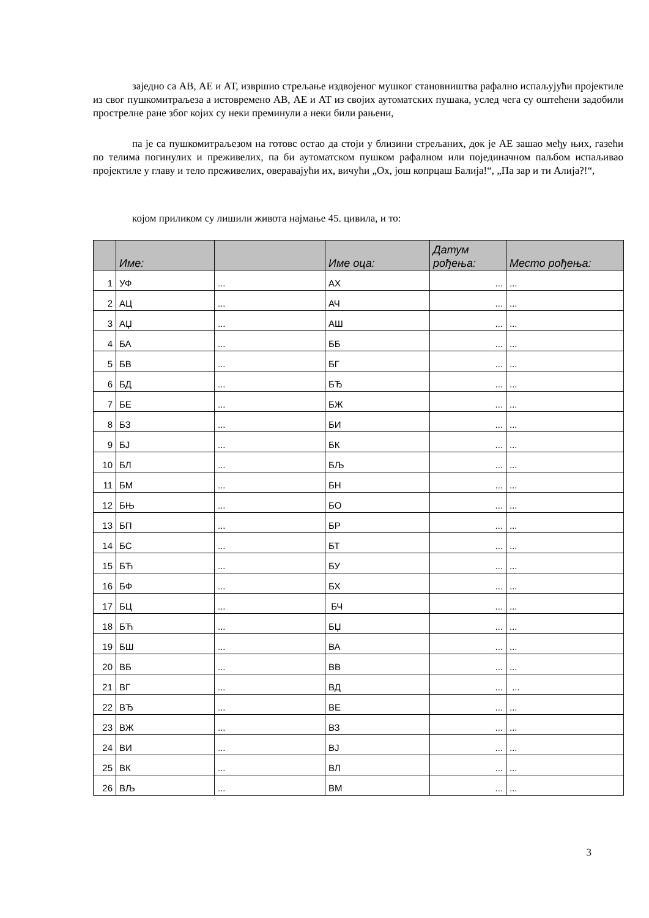заједно са АВ, АЕ и АТ, извршио стрељање издвојеног мушког становништва рафално испаљујући пројектиле из свог пушкомитраљеза а истовремено АВ, АЕ и АТ из својих аутоматских пушака, услед чега су оштећени задобили прострелне ране због којих су неки преминули а неки били рањени,
па је са пушкомитраљезом на готовс остао да стоји у близини стрељаних, док је АЕ зашао међу њих, газећи по телима погинулих и преживелих, па би аутоматском пушком рафалном или појединачном паљбом испаљивао пројектиле у главу и тело преживелих, оверавајући их, вичући „Ох, још копрцаш Балија!“, „Па зар и ти Алија?!“,
којом приликом су лишили живота најмање 45. цивила, и то:
| | Име: | | Име оца: | Датум рођења: | Место рођења: |
| --- | --- | --- | --- | --- | --- |
| 1 | УФ | ... | АХ | ... | ... |
| 2 | АЦ | ... | АЧ | ... | ... |
| 3 | АЏ | ... | АШ | ... | ... |
| 4 | БА | ... | ББ | ... | ... |
| 5 | БВ | ... | БГ | ... | ... |
| 6 | БД | ... | БЂ | ... | ... |
| 7 | БЕ | ... | БЖ | ... | ... |
| 8 | БЗ | ... | БИ | ... | ... |
| 9 | БЈ | ... | БК | ... | ... |
| 10 | БЛ | ... | БЉ | ... | ... |
| 11 | БМ | ... | БН | ... | ... |
| 12 | БЊ | ... | БО | ... | ... |
| 13 | БП | ... | БР | ... | ... |
| 14 | БС | ... | БТ | ... | ... |
| 15 | БЋ | ... | БУ | ... | ... |
| 16 | БФ | ... | БХ | ... | ... |
| 17 | БЦ | ... | БЧ | ... | ... |
| 18 | БЋ | ... | БЏ | ... | ... |
| 19 | БШ | ... | ВА | ... | ... |
| 20 | ВБ | ... | ВВ | ... | ... |
| 21 | ВГ | ... | ВД | ... | ... |
| 22 | ВЂ | ... | ВЕ | ... | ... |
| 23 | ВЖ | ... | ВЗ | ... | ... |
| 24 | ВИ | ... | ВЈ | ... | ... |
| 25 | ВК | ... | ВЛ | ... | ... |
| 26 | ВЉ | ... | ВМ | ... | ... |
3